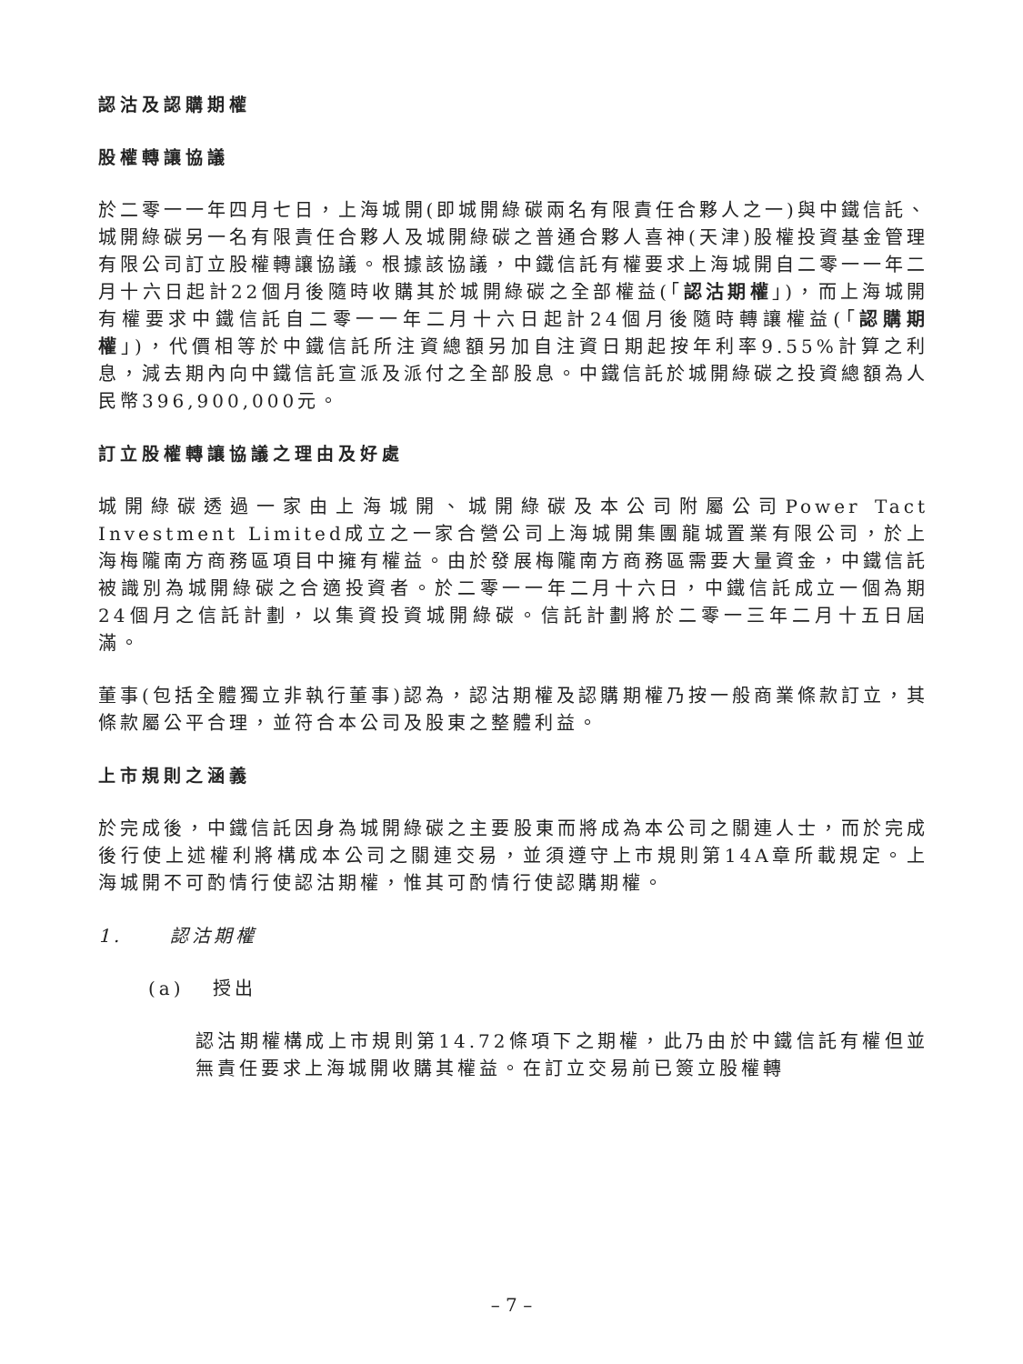認沽及認購期權
股權轉讓協議
於二零一一年四月七日，上海城開(即城開綠碳兩名有限責任合夥人之一)與中鐵信託、城開綠碳另一名有限責任合夥人及城開綠碳之普通合夥人喜神(天津)股權投資基金管理有限公司訂立股權轉讓協議。根據該協議，中鐵信託有權要求上海城開自二零一一年二月十六日起計22個月後隨時收購其於城開綠碳之全部權益(「認沽期權」)，而上海城開有權要求中鐵信託自二零一一年二月十六日起計24個月後隨時轉讓權益(「認購期權」)，代價相等於中鐵信託所注資總額另加自注資日期起按年利率9.55%計算之利息，減去期內向中鐵信託宣派及派付之全部股息。中鐵信託於城開綠碳之投資總額為人民幣396,900,000元。
訂立股權轉讓協議之理由及好處
城開綠碳透過一家由上海城開、城開綠碳及本公司附屬公司Power Tact Investment Limited成立之一家合營公司上海城開集團龍城置業有限公司，於上海梅隴南方商務區項目中擁有權益。由於發展梅隴南方商務區需要大量資金，中鐵信託被識別為城開綠碳之合適投資者。於二零一一年二月十六日，中鐵信託成立一個為期24個月之信託計劃，以集資投資城開綠碳。信託計劃將於二零一三年二月十五日屆滿。
董事(包括全體獨立非執行董事)認為，認沽期權及認購期權乃按一般商業條款訂立，其條款屬公平合理，並符合本公司及股東之整體利益。
上市規則之涵義
於完成後，中鐵信託因身為城開綠碳之主要股東而將成為本公司之關連人士，而於完成後行使上述權利將構成本公司之關連交易，並須遵守上市規則第14A章所載規定。上海城開不可酌情行使認沽期權，惟其可酌情行使認購期權。
1. 認沽期權
(a) 授出
認沽期權構成上市規則第14.72條項下之期權，此乃由於中鐵信託有權但並無責任要求上海城開收購其權益。在訂立交易前已簽立股權轉
– 7 –